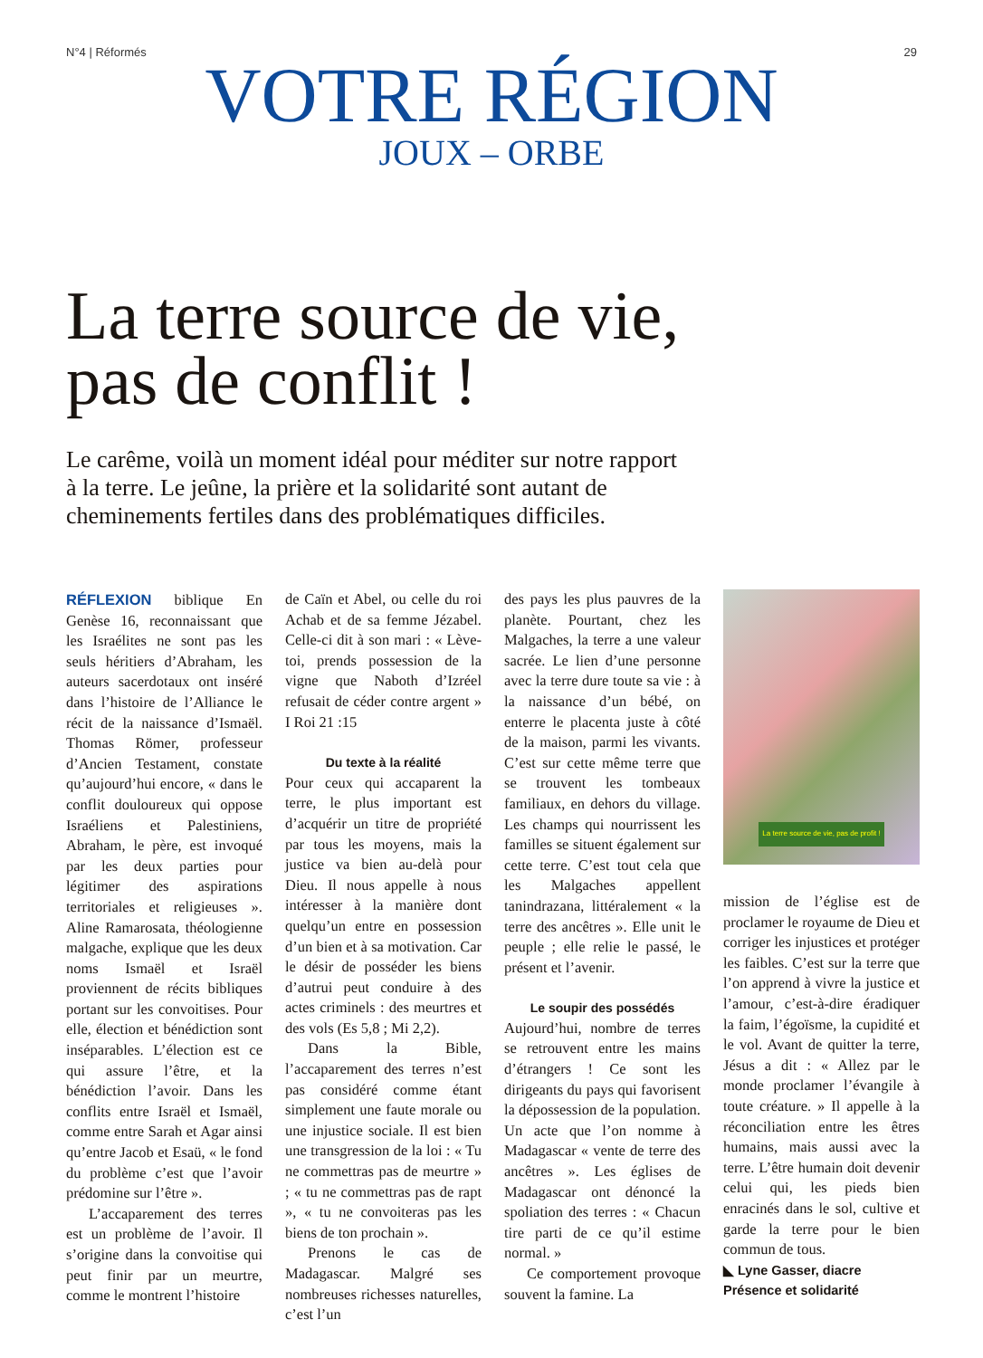N°4 | Réformés 29
VOTRE RÉGION
JOUX – ORBE
La terre source de vie, pas de conflit !
Le carême, voilà un moment idéal pour méditer sur notre rapport à la terre. Le jeûne, la prière et la solidarité sont autant de cheminements fertiles dans des problématiques difficiles.
RÉFLEXION biblique En Genèse 16, reconnaissant que les Israélites ne sont pas les seuls héritiers d’Abraham, les auteurs sacerdotaux ont inséré dans l’histoire de l’Alliance le récit de la naissance d’Ismaël. Thomas Römer, professeur d’Ancien Testament, constate qu’aujourd’hui encore, « dans le conflit douloureux qui oppose Israéliens et Palestiniens, Abraham, le père, est invoqué par les deux parties pour légitimer des aspirations territoriales et religieuses ». Aline Ramarosata, théologienne malgache, explique que les deux noms Ismaël et Israël proviennent de récits bibliques portant sur les convoitises. Pour elle, élection et bénédiction sont inséparables. L’élection est ce qui assure l’être, et la bénédiction l’avoir. Dans les conflits entre Israël et Ismaël, comme entre Sarah et Agar ainsi qu’entre Jacob et Esaü, « le fond du problème c’est que l’avoir prédomine sur l’être ».
L’accaparement des terres est un problème de l’avoir. Il s’origine dans la convoitise qui peut finir par un meurtre, comme le montrent l’histoire
de Caïn et Abel, ou celle du roi Achab et de sa femme Jézabel. Celle-ci dit à son mari : « Lève-toi, prends possession de la vigne que Naboth d’Izréel refusait de céder contre argent » I Roi 21 :15
Du texte à la réalité
Pour ceux qui accaparent la terre, le plus important est d’acquérir un titre de propriété par tous les moyens, mais la justice va bien au-delà pour Dieu. Il nous appelle à nous intéresser à la manière dont quelqu’un entre en possession d’un bien et à sa motivation. Car le désir de posséder les biens d’autrui peut conduire à des actes criminels : des meurtres et des vols (Es 5,8 ; Mi 2,2).
Dans la Bible, l’accaparement des terres n’est pas considéré comme étant simplement une faute morale ou une injustice sociale. Il est bien une transgression de la loi : « Tu ne commettras pas de meurtre » ; « tu ne commettras pas de rapt », « tu ne convoiteras pas les biens de ton prochain ».
Prenons le cas de Madagascar. Malgré ses nombreuses richesses naturelles, c’est l’un
des pays les plus pauvres de la planète. Pourtant, chez les Malgaches, la terre a une valeur sacrée. Le lien d’une personne avec la terre dure toute sa vie : à la naissance d’un bébé, on enterre le placenta juste à côté de la maison, parmi les vivants. C’est sur cette même terre que se trouvent les tombeaux familiaux, en dehors du village. Les champs qui nourrissent les familles se situent également sur cette terre. C’est tout cela que les Malgaches appellent tanindrazana, littéralement « la terre des ancêtres ». Elle unit le peuple ; elle relie le passé, le présent et l’avenir.
Le soupir des possédés
Aujourd’hui, nombre de terres se retrouvent entre les mains d’étrangers ! Ce sont les dirigeants du pays qui favorisent la dépossession de la population. Un acte que l’on nomme à Madagascar « vente de terre des ancêtres ». Les églises de Madagascar ont dénoncé la spoliation des terres : « Chacun tire parti de ce qu’il estime normal. »
Ce comportement provoque souvent la famine. La
La terre source de vie, pas de profit !
mission de l’église est de proclamer le royaume de Dieu et corriger les injustices et protéger les faibles. C’est sur la terre que l’on apprend à vivre la justice et l’amour, c’est-à-dire éradiquer la faim, l’égoïsme, la cupidité et le vol. Avant de quitter la terre, Jésus a dit : « Allez par le monde proclamer l’évangile à toute créature. » Il appelle à la réconciliation entre les êtres humains, mais aussi avec la terre. L’être humain doit devenir celui qui, les pieds bien enracinés dans le sol, cultive et garde la terre pour le bien commun de tous.
◣ Lyne Gasser, diacre
Présence et solidarité